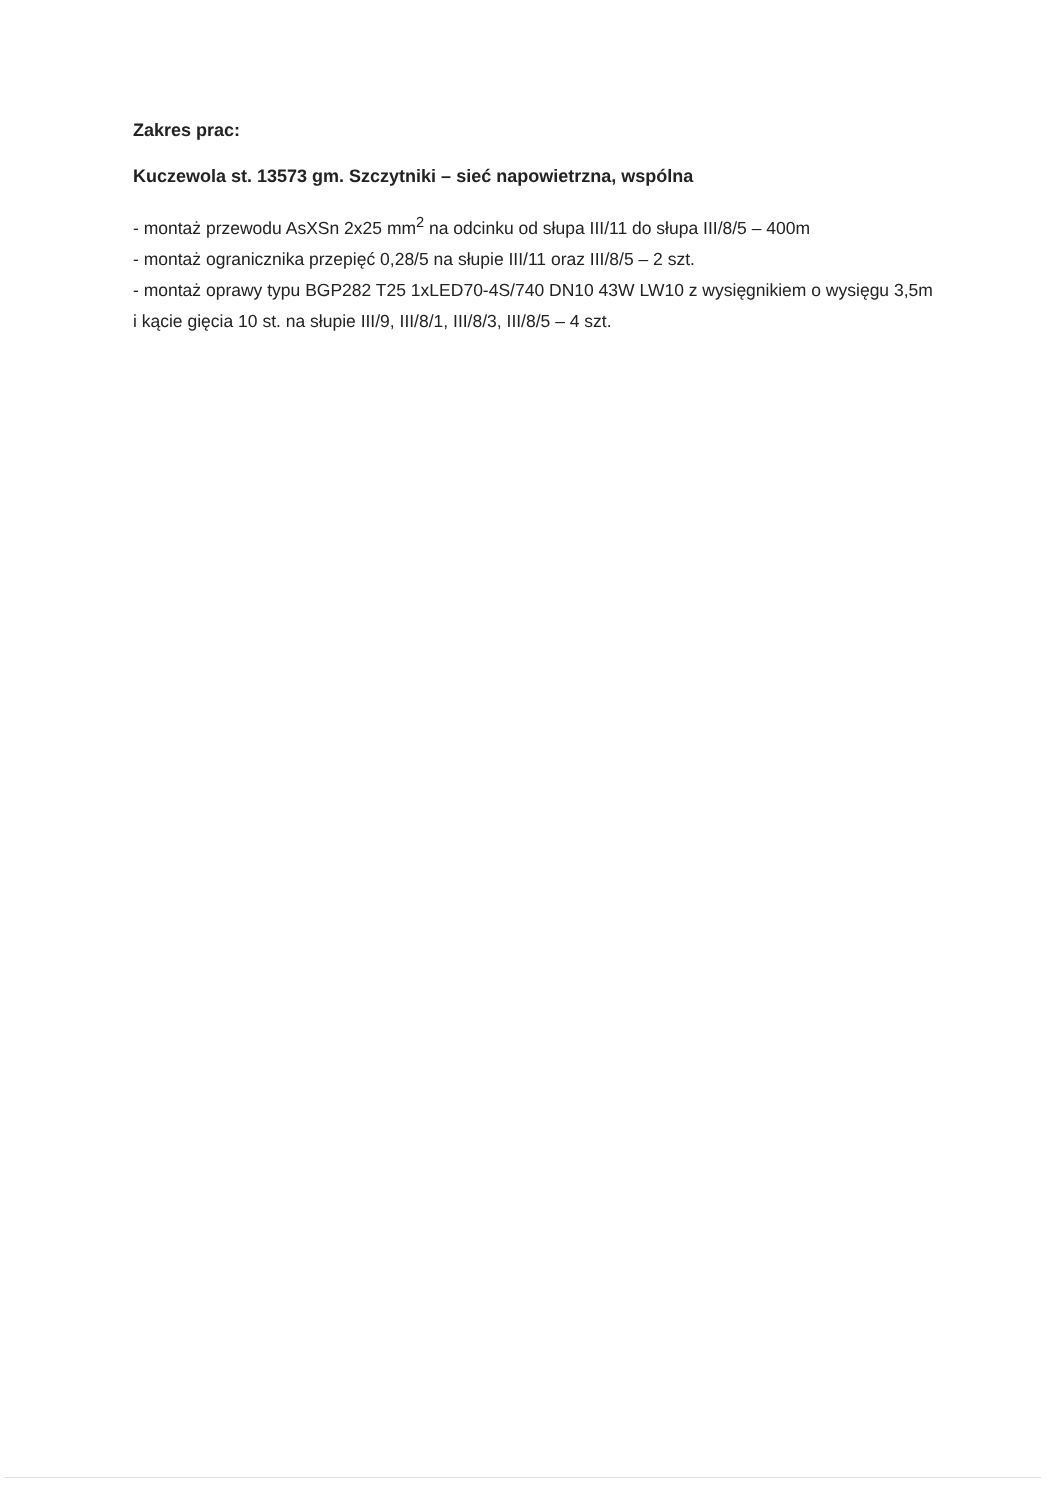Zakres prac:
Kuczewola st. 13573 gm. Szczytniki – sieć napowietrzna, wspólna
- montaż przewodu AsXSn 2x25 mm<sup>2</sup> na odcinku od słupa III/11 do słupa III/8/5 – 400m
- montaż ogranicznika przepięć 0,28/5 na słupie III/11 oraz III/8/5 – 2 szt.
- montaż oprawy typu BGP282 T25 1xLED70-4S/740 DN10 43W LW10 z wysięgnikiem o wysięgu 3,5m i kącie gięcia 10 st. na słupie III/9, III/8/1, III/8/3, III/8/5 – 4 szt.